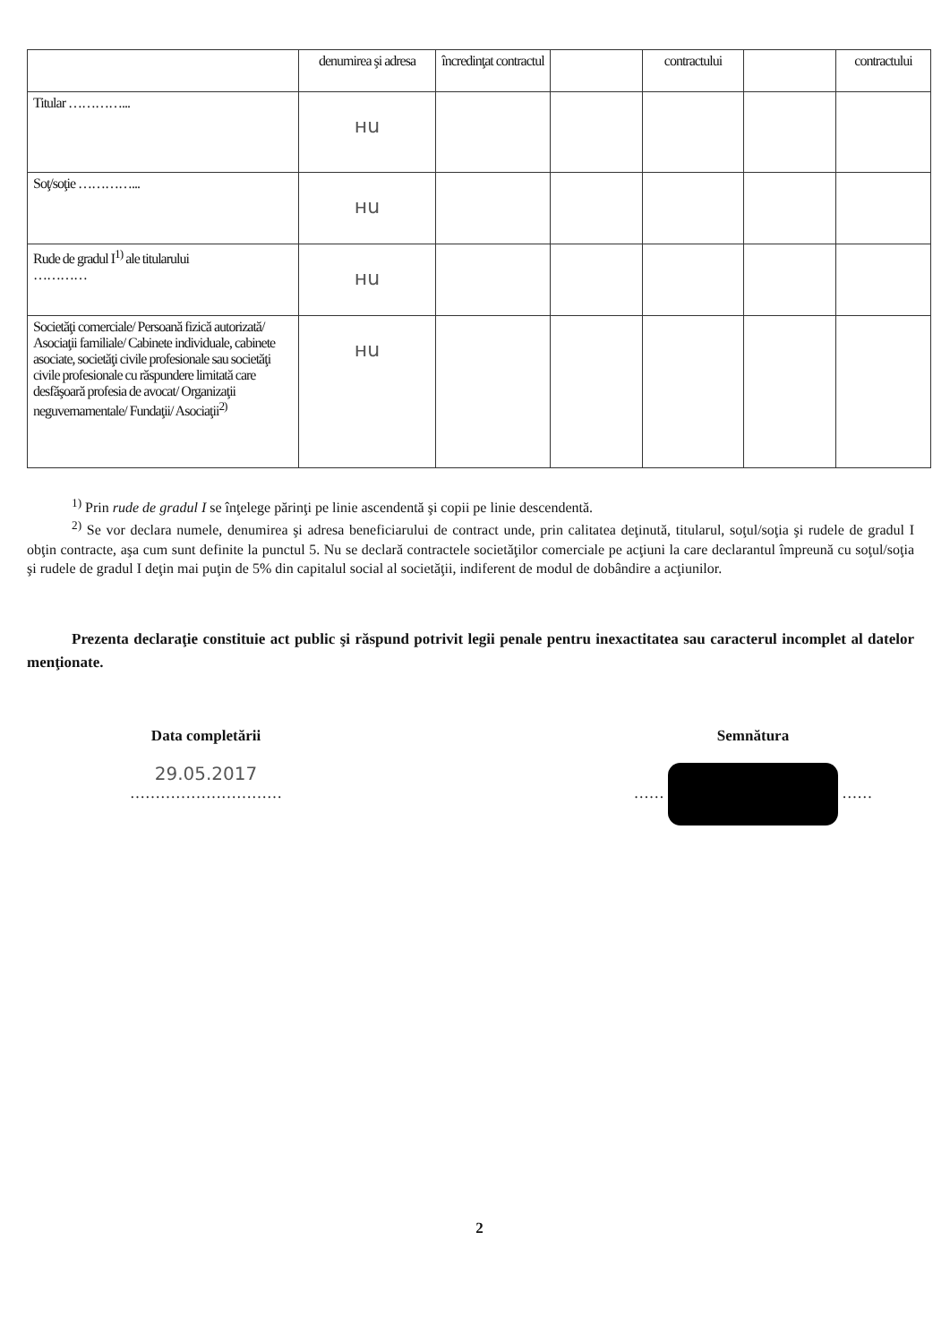| | denumirea şi adresa | încredinţat contractul | | contractului | | contractului |
| --- | --- | --- | --- | --- | --- | --- |
| Titular …………... | нu | | | | | |
| Soţ/soţie …………... | нu | | | | | |
| Rude de gradul I<sup>1)</sup> ale titularului ………… | нu | | | | | |
| Societăţi comerciale/ Persoană fizică autorizată/ Asociaţii familiale/ Cabinete individuale, cabinete asociate, societăţi civile profesionale sau societăţi civile profesionale cu răspundere limitată care desfăşoară profesia de avocat/ Organizaţii neguvernamentale/ Fundaţii/ Asociaţii<sup>2)</sup> | нu | | | | | |
<sup>1)</sup> Prin rude de gradul I se înţelege părinţi pe linie ascendentă şi copii pe linie descendentă.
<sup>2)</sup> Se vor declara numele, denumirea şi adresa beneficiarului de contract unde, prin calitatea deţinută, titularul, soţul/soţia şi rudele de gradul I obţin contracte, aşa cum sunt definite la punctul 5. Nu se declară contractele societăţilor comerciale pe acţiuni la care declarantul împreună cu soţul/soţia şi rudele de gradul I deţin mai puţin de 5% din capitalul social al societăţii, indiferent de modul de dobândire a acţiunilor.
Prezenta declaraţie constituie act public şi răspund potrivit legii penale pentru inexactitatea sau caracterul incomplet al datelor menţionate.
Data completării
29.05.2017
…………………………
Semnătura
…… ……
2